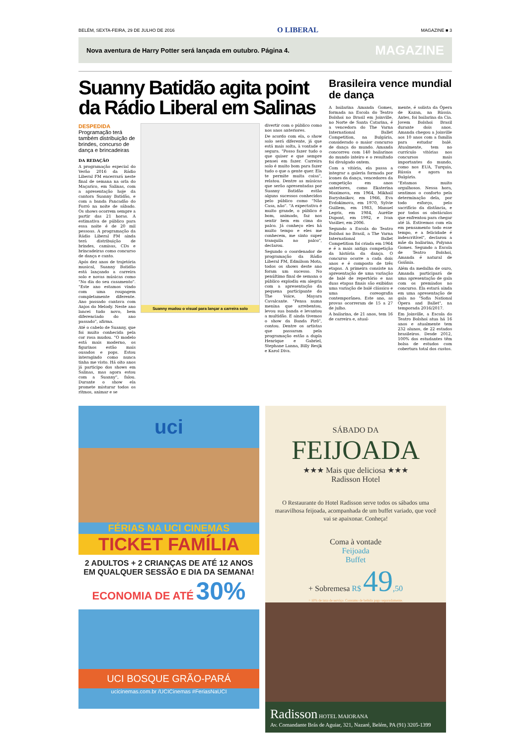BELÉM, SEXTA-FEIRA, 29 DE JULHO DE 2016 O LIBERAL MAGAZINE ■ 3
Nova aventura de Harry Potter será lançada em outubro. Página 4. MAGAZINE
Suanny Batidão agita point da Rádio Liberal em Salinas
DESPEDIDA
Programação terá também distribuição de brindes, concurso de dança e brincadeiras
DA REDAÇÃO
A programação especial do Verão 2016 da Rádio Liberal FM encerrará neste final de semana na orla do Maçarico, em Salinas, com a apresentação hoje da cantora Suanny Batidão, e com a banda Pancadão do Forró na noite de sábado. Os shows ocorrem sempre a partir das 21 horas. A estimativa de público para essa noite é de 20 mil pessoas. A programação da Rádio Liberal FM ainda terá distribuição de brindes, camisas, CDs e brincadeiras como concurso de dança e canto.
Após dez anos de trajetória musical, Suanny Batidão está lançando a carreira solo e novas músicas como "No dia do seu casamento". "Este ano estamos vindo com uma roupagem completamente diferente. Ano passado cantava com Anjos do Melody. Neste ano lancei tudo novo, bem diferenciado do ano passado", afirma.
Até o cabelo de Suanny, que foi muito conhecida pela cor rosa mudou. "O modelo está mais moderno, os figurinos estão mais ousados e pops. Estou interagindo como nunca tinha me visto. Há oito anos já participo dos shows em Salinas, mas agora estou com a Suanny", falou. Durante o show ela promete misturar todos os ritmos, animar e se
Suanny mudou o visual para lançar a carreira solo
divertir com o público como nos anos anteriores.
De acordo com ela, o show solo será diferente, já que está mais solta, à vontade e segura. "Posso fazer tudo o que quiser e que sempre pensei em fazer. Carreira solo é muito bom para fazer tudo o que a gente quer. Ela te permite muita coisa", relatou. Dentre as músicas que serão apresentadas por Suanny Batidão estão alguns sucessos conhecidos pelo público como "Não Casa, não". "A expectativa é muito grande, o público é bom, animado, faz nos sentir bem em cima do palco. Já conheço eles há muito tempo e eles me conhecem, me sinto super tranquila no palco", declarou.
Segundo o coordenador de programação da Rádio Liberal FM, Edmilson Mota, todos os shows deste ano foram um sucesso. No penúltimo final de semana o público explodiu em alegria com a apresentação da pequena participante do The Voice, Mayara Cavalcante. "Pensa numa menina que arrebentou, levou sua banda e levantou a multidão. E ainda tivemos o show da Banda Pirô", contou. Dentre os artistas que passaram pela programação estão a dupla Henrique e Gabriel, Stephane Lanna, Billy Resjk e Karol Diva.
Brasileira vence mundial de dança
A bailarina Amanda Gomes, formada na Escola do Teatro Bolshoi no Brasil em Joinville, no Norte de Santa Catarina, é a vencedora do The Varna International Ballet Competition, na Bulgária, considerado o maior concurso de dança do mundo. Amanda concorreu com 140 bailarinos do mundo inteiro e o resultado foi divulgado ontem.
Com a vitória, ela passa a integrar a galeria formada por ícones da dança, vencedores da competição em anos anteriores, como Ekaterina Maximova, em 1964, Mikhail Baryshnikov, em 1966, Eva Evdokimova, em 1970, Sylvie Guillem, em 1983, Manuel Legris, em 1984, Aurélie Dupont, em 1992, e Ivan Vasiliev, em 2006.
Segundo a Escola do Teatro Bolshoi no Brasil, a The Varna International Ballet Competition foi criada em 1964 e é a mais antiga competição da história da dança. O concurso ocorre a cada dois anos e é composto de três etapas. A primeira consiste na apresentação de uma variação de balé de repertório e nas duas etapas finais são exibidas uma variação de balé clássico e uma coreografia contemporânea. Este ano, as provas ocorreram de 15 a 27 de julho.
A bailarina, de 21 anos, tem 16 de carreira e, atual-
mente, é solista da Ópera de Kazan, na Rússia. Antes, foi bailarina da Cia. Jovem Bolshoi Brasil durante dois anos. Amanda chegou a Joinville aos 10 anos com a família para estudar balé. Atualmente, tem no currículo vitórias nos concursos mais importantes do mundo, como nos EUA, Turquia, Rússia e agora na Bulgária.
"Estamos muito orgulhosos. Nessa hora, sentimos o conforto pela determinação dela, por todo esforço, pelo sacrifício da distância, e por todos os obstáculos que enfrentou para chegar até lá. Estivemos com ela em pensamento todo esse tempo, e a felicidade é indescritível", declarou a mãe da bailarina, Polyana Gomes. Segundo a Escola de Teatro Bolshoi, Amanda é natural de Goiânia.
Além da medalha de ouro, Amanda participará de uma apresentação de gala com os premiados no concurso. Ela estará ainda em uma apresentação de gala no "Sofia National Opera and Ballet", na temporada 2016/2017.
Em Joinville, a Escola do Teatro Bolshoi atua há 16 anos e atualmente tem 232 alunos, de 22 estados brasileiros. Desde 2012, 100% dos estudantes têm bolsa de estudos com cobertura total dos custos.
uci
FÉRIAS NA UCI CINEMAS
TICKET FAMÍLIA
2 ADULTOS + 2 CRIANÇAS DE ATÉ 12 ANOS
EM QUALQUER SESSÃO E DIA DA SEMANA!
ECONOMIA DE ATÉ 30%
UCI BOSQUE GRÃO-PARÁ
ucicinemas.com.br /UCICinemas #FeriasNaUCI
SÁBADO DA
FEIJOADA
★★★ Mais que deliciosa ★★★
Radisson Hotel
O Restaurante do Hotel Radisson serve todos os sábados uma maravilhosa feijoada, acompanhada de um buffet variado, que você vai se apaixonar. Conheça!
Coma à vontade
Feijoada
Buffet
+ Sobremesa R$ 49,50
+ 10% de taxa de serviço. Consumo de bebida pago separadamente.
Radisson HOTEL MAIORANA
Av. Comandante Brás de Aguiar, 321, Nazaré, Belém, PA (91) 3205-1399